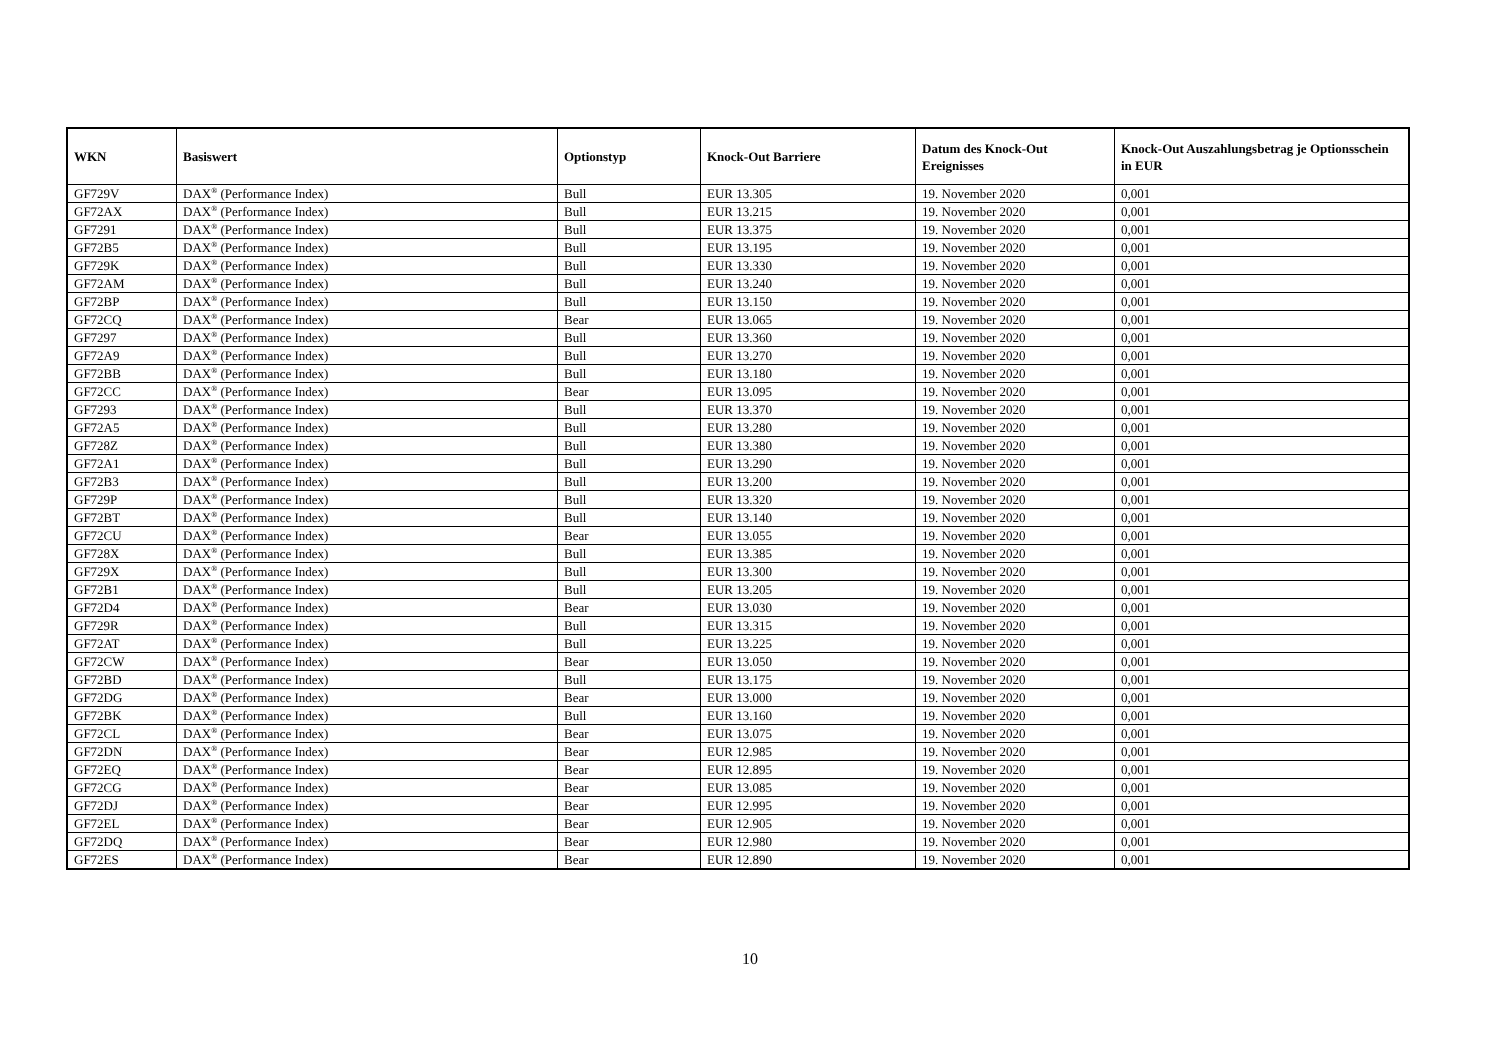| WKN | Basiswert | Optionstyp | Knock-Out Barriere | Datum des Knock-Out Ereignisses | Knock-Out Auszahlungsbetrag je Optionsschein in EUR |
| --- | --- | --- | --- | --- | --- |
| GF729V | DAX<sup>®</sup> (Performance Index) | Bull | EUR 13.305 | 19. November 2020 | 0,001 |
| GF72AX | DAX<sup>®</sup> (Performance Index) | Bull | EUR 13.215 | 19. November 2020 | 0,001 |
| GF7291 | DAX<sup>®</sup> (Performance Index) | Bull | EUR 13.375 | 19. November 2020 | 0,001 |
| GF72B5 | DAX<sup>®</sup> (Performance Index) | Bull | EUR 13.195 | 19. November 2020 | 0,001 |
| GF729K | DAX<sup>®</sup> (Performance Index) | Bull | EUR 13.330 | 19. November 2020 | 0,001 |
| GF72AM | DAX<sup>®</sup> (Performance Index) | Bull | EUR 13.240 | 19. November 2020 | 0,001 |
| GF72BP | DAX<sup>®</sup> (Performance Index) | Bull | EUR 13.150 | 19. November 2020 | 0,001 |
| GF72CQ | DAX<sup>®</sup> (Performance Index) | Bear | EUR 13.065 | 19. November 2020 | 0,001 |
| GF7297 | DAX<sup>®</sup> (Performance Index) | Bull | EUR 13.360 | 19. November 2020 | 0,001 |
| GF72A9 | DAX<sup>®</sup> (Performance Index) | Bull | EUR 13.270 | 19. November 2020 | 0,001 |
| GF72BB | DAX<sup>®</sup> (Performance Index) | Bull | EUR 13.180 | 19. November 2020 | 0,001 |
| GF72CC | DAX<sup>®</sup> (Performance Index) | Bear | EUR 13.095 | 19. November 2020 | 0,001 |
| GF7293 | DAX<sup>®</sup> (Performance Index) | Bull | EUR 13.370 | 19. November 2020 | 0,001 |
| GF72A5 | DAX<sup>®</sup> (Performance Index) | Bull | EUR 13.280 | 19. November 2020 | 0,001 |
| GF728Z | DAX<sup>®</sup> (Performance Index) | Bull | EUR 13.380 | 19. November 2020 | 0,001 |
| GF72A1 | DAX<sup>®</sup> (Performance Index) | Bull | EUR 13.290 | 19. November 2020 | 0,001 |
| GF72B3 | DAX<sup>®</sup> (Performance Index) | Bull | EUR 13.200 | 19. November 2020 | 0,001 |
| GF729P | DAX<sup>®</sup> (Performance Index) | Bull | EUR 13.320 | 19. November 2020 | 0,001 |
| GF72BT | DAX<sup>®</sup> (Performance Index) | Bull | EUR 13.140 | 19. November 2020 | 0,001 |
| GF72CU | DAX<sup>®</sup> (Performance Index) | Bear | EUR 13.055 | 19. November 2020 | 0,001 |
| GF728X | DAX<sup>®</sup> (Performance Index) | Bull | EUR 13.385 | 19. November 2020 | 0,001 |
| GF729X | DAX<sup>®</sup> (Performance Index) | Bull | EUR 13.300 | 19. November 2020 | 0,001 |
| GF72B1 | DAX<sup>®</sup> (Performance Index) | Bull | EUR 13.205 | 19. November 2020 | 0,001 |
| GF72D4 | DAX<sup>®</sup> (Performance Index) | Bear | EUR 13.030 | 19. November 2020 | 0,001 |
| GF729R | DAX<sup>®</sup> (Performance Index) | Bull | EUR 13.315 | 19. November 2020 | 0,001 |
| GF72AT | DAX<sup>®</sup> (Performance Index) | Bull | EUR 13.225 | 19. November 2020 | 0,001 |
| GF72CW | DAX<sup>®</sup> (Performance Index) | Bear | EUR 13.050 | 19. November 2020 | 0,001 |
| GF72BD | DAX<sup>®</sup> (Performance Index) | Bull | EUR 13.175 | 19. November 2020 | 0,001 |
| GF72DG | DAX<sup>®</sup> (Performance Index) | Bear | EUR 13.000 | 19. November 2020 | 0,001 |
| GF72BK | DAX<sup>®</sup> (Performance Index) | Bull | EUR 13.160 | 19. November 2020 | 0,001 |
| GF72CL | DAX<sup>®</sup> (Performance Index) | Bear | EUR 13.075 | 19. November 2020 | 0,001 |
| GF72DN | DAX<sup>®</sup> (Performance Index) | Bear | EUR 12.985 | 19. November 2020 | 0,001 |
| GF72EQ | DAX<sup>®</sup> (Performance Index) | Bear | EUR 12.895 | 19. November 2020 | 0,001 |
| GF72CG | DAX<sup>®</sup> (Performance Index) | Bear | EUR 13.085 | 19. November 2020 | 0,001 |
| GF72DJ | DAX<sup>®</sup> (Performance Index) | Bear | EUR 12.995 | 19. November 2020 | 0,001 |
| GF72EL | DAX<sup>®</sup> (Performance Index) | Bear | EUR 12.905 | 19. November 2020 | 0,001 |
| GF72DQ | DAX<sup>®</sup> (Performance Index) | Bear | EUR 12.980 | 19. November 2020 | 0,001 |
| GF72ES | DAX<sup>®</sup> (Performance Index) | Bear | EUR 12.890 | 19. November 2020 | 0,001 |
10